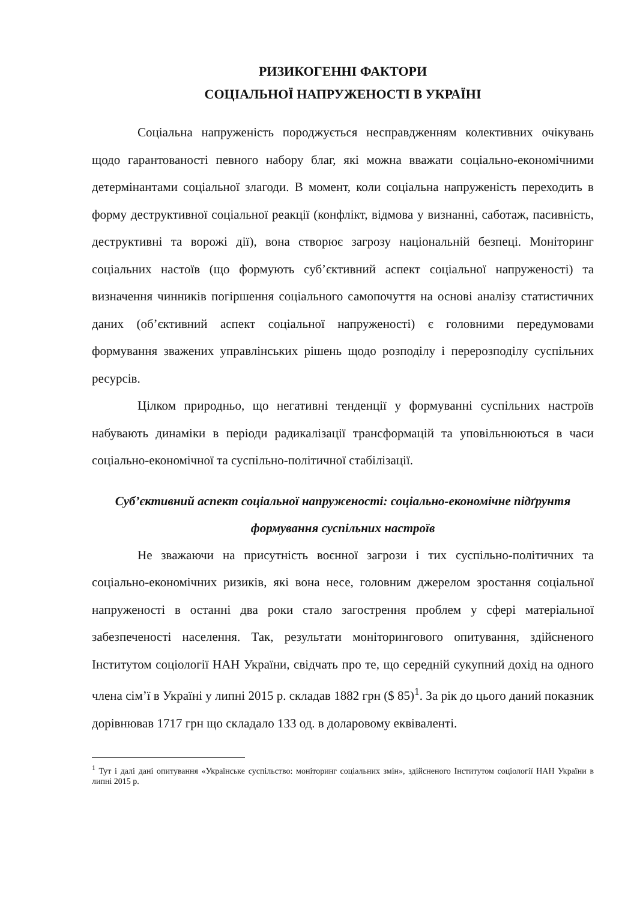РИЗИКОГЕННІ ФАКТОРИ
СОЦІАЛЬНОЇ НАПРУЖЕНОСТІ В УКРАЇНІ
Соціальна напруженість породжується несправдженням колективних очікувань щодо гарантованості певного набору благ, які можна вважати соціально-економічними детермінантами соціальної злагоди. В момент, коли соціальна напруженість переходить в форму деструктивної соціальної реакції (конфлікт, відмова у визнанні, саботаж, пасивність, деструктивні та ворожі дії), вона створює загрозу національній безпеці. Моніторинг соціальних настоїв (що формують суб’єктивний аспект соціальної напруженості) та визначення чинників погіршення соціального самопочуття на основі аналізу статистичних даних (об’єктивний аспект соціальної напруженості) є головними передумовами формування зважених управлінських рішень щодо розподілу і перерозподілу суспільних ресурсів.
Цілком природньо, що негативні тенденції у формуванні суспільних настроїв набувають динаміки в періоди радикалізації трансформацій та уповільнюються в часи соціально-економічної та суспільно-політичної стабілізації.
Суб’єктивний аспект соціальної напруженості: соціально-економічне підґрунтя формування суспільних настроїв
Не зважаючи на присутність воєнної загрози і тих суспільно-політичних та соціально-економічних ризиків, які вона несе, головним джерелом зростання соціальної напруженості в останні два роки стало загострення проблем у сфері матеріальної забезпеченості населення. Так, результати моніторингового опитування, здійсненого Інститутом соціології НАН України, свідчать про те, що середній сукупний дохід на одного члена сім’ї в Україні у липні 2015 р. складав 1882 грн ($ 85)<sup>1</sup>. За рік до цього даний показник дорівнював 1717 грн що складало 133 од. в доларовому еквіваленті.
<sup>1</sup> Тут і далі дані опитування «Українське суспільство: моніторинг соціальних змін», здійсненого Інститутом соціології НАН України в липні 2015 р.